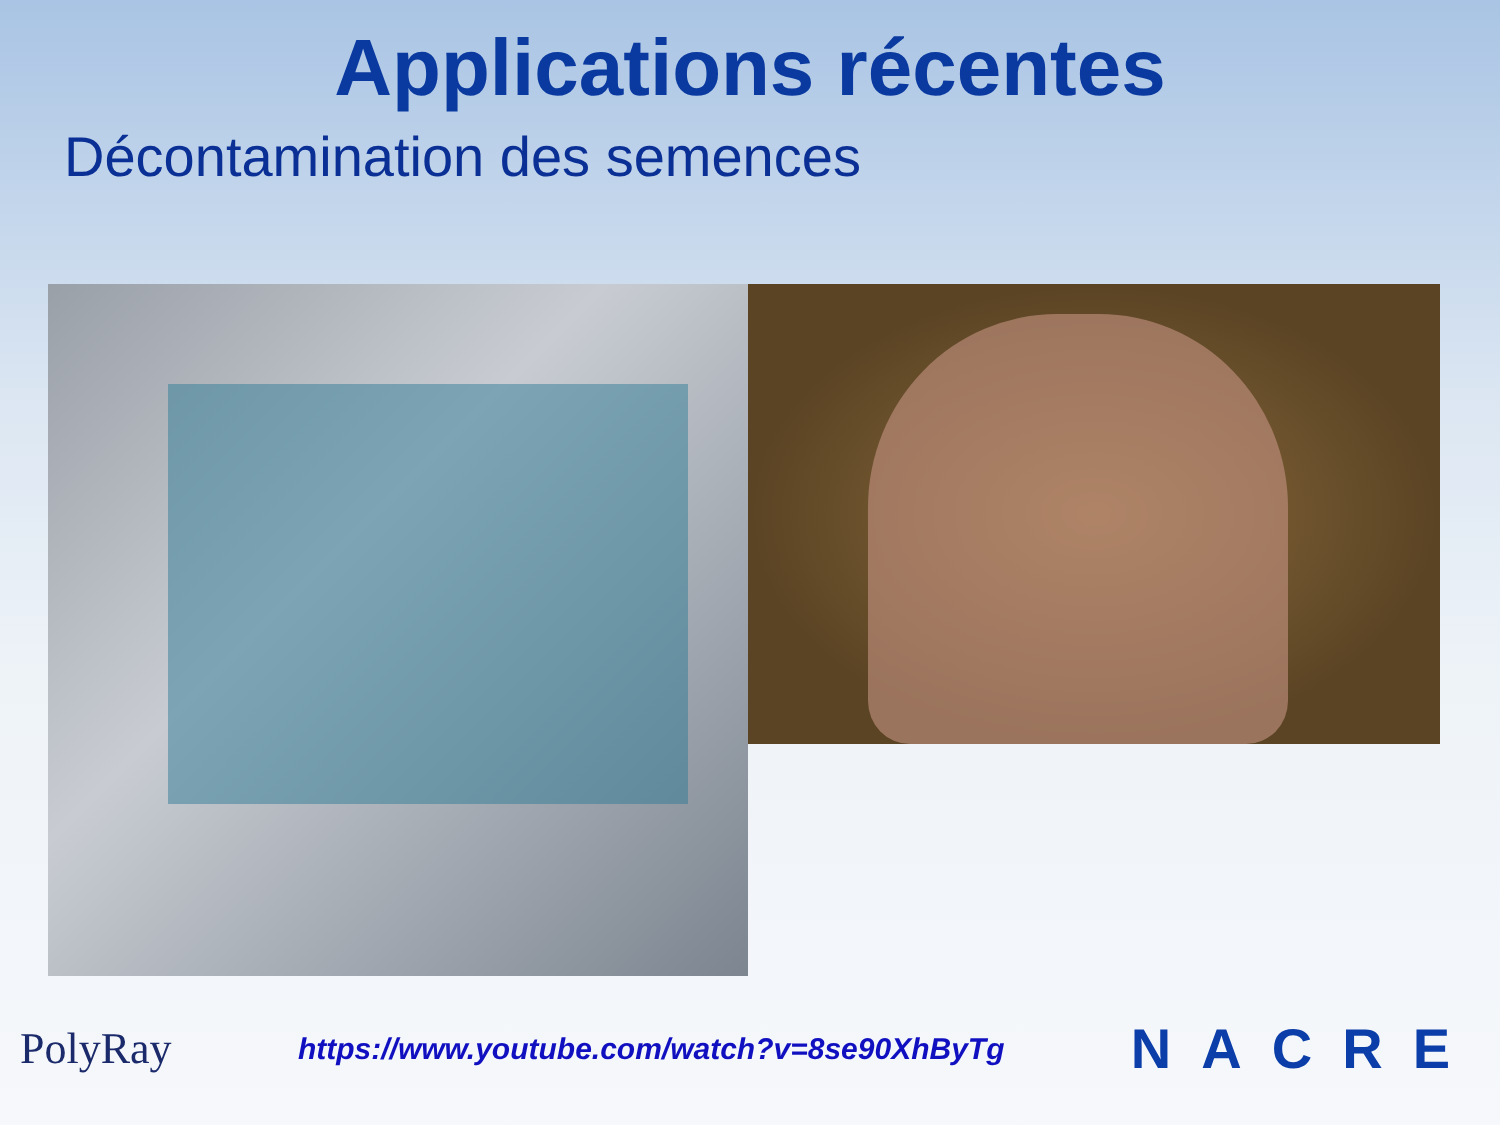Applications récentes
Décontamination des semences
PolyRay https://www.youtube.com/watch?v=8se90XhByTg NACRE